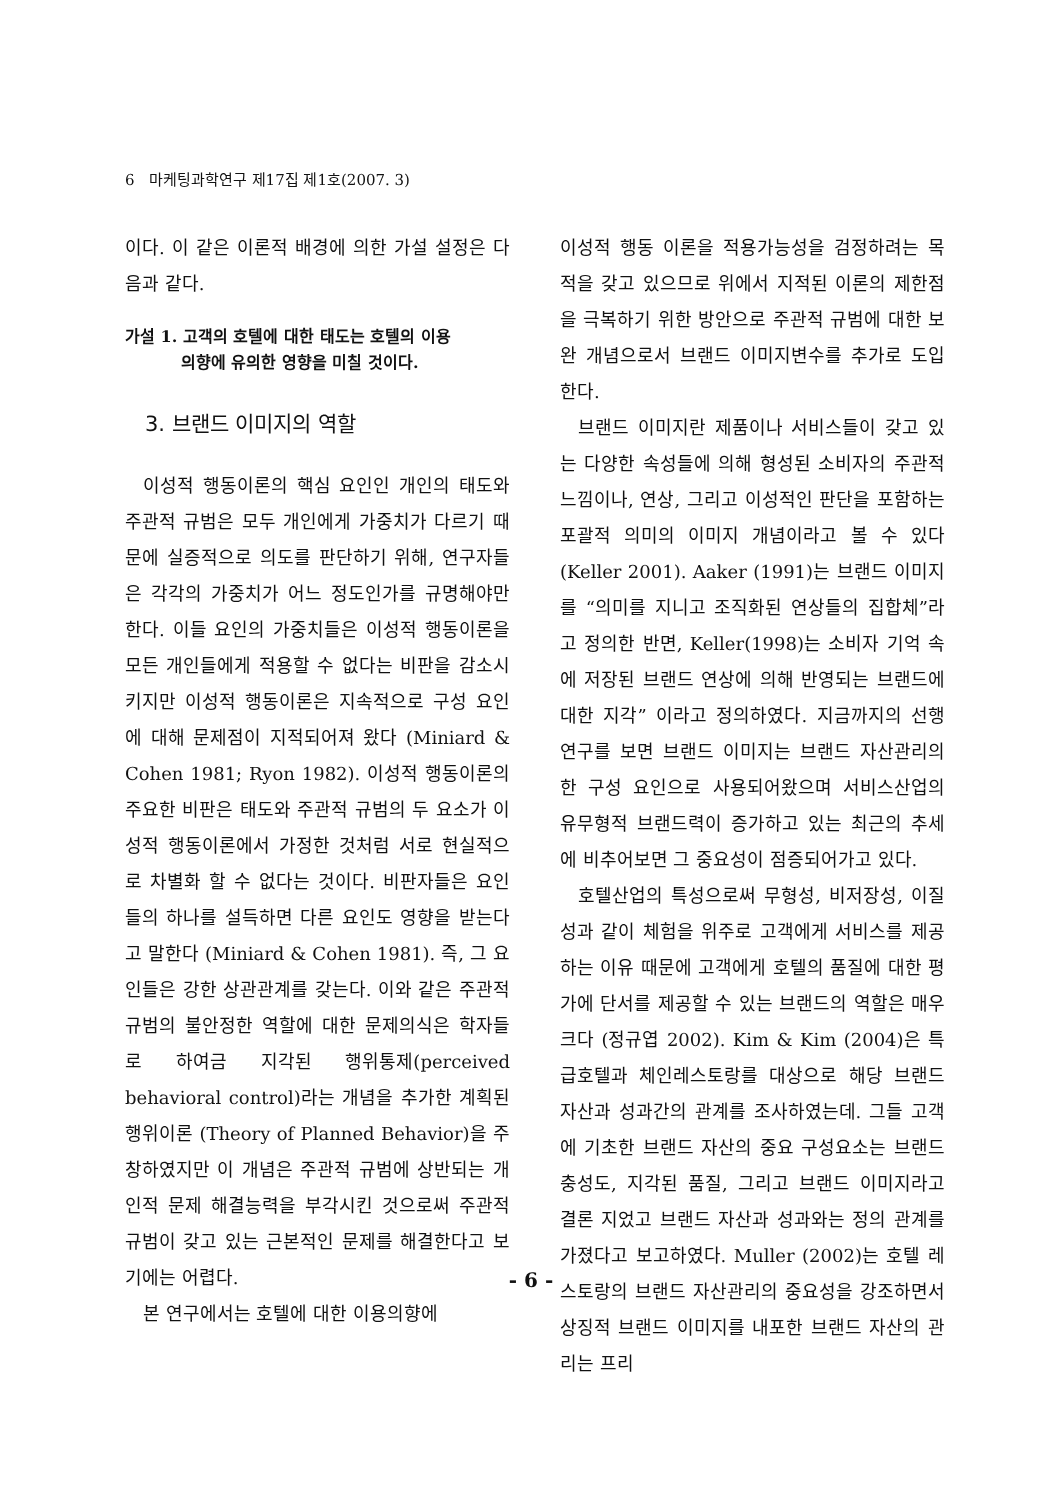6 마케팅과학연구 제17집 제1호(2007. 3)
이다. 이 같은 이론적 배경에 의한 가설 설정은 다음과 같다.
가설 1. 고객의 호텔에 대한 태도는 호텔의 이용
의향에 유의한 영향을 미칠 것이다.
3. 브랜드 이미지의 역할
이성적 행동이론의 핵심 요인인 개인의 태도와 주관적 규범은 모두 개인에게 가중치가 다르기 때문에 실증적으로 의도를 판단하기 위해, 연구자들은 각각의 가중치가 어느 정도인가를 규명해야만 한다. 이들 요인의 가중치들은 이성적 행동이론을 모든 개인들에게 적용할 수 없다는 비판을 감소시키지만 이성적 행동이론은 지속적으로 구성 요인에 대해 문제점이 지적되어져 왔다 (Miniard & Cohen 1981; Ryon 1982). 이성적 행동이론의 주요한 비판은 태도와 주관적 규범의 두 요소가 이성적 행동이론에서 가정한 것처럼 서로 현실적으로 차별화 할 수 없다는 것이다. 비판자들은 요인들의 하나를 설득하면 다른 요인도 영향을 받는다고 말한다 (Miniard & Cohen 1981). 즉, 그 요인들은 강한 상관관계를 갖는다. 이와 같은 주관적 규범의 불안정한 역할에 대한 문제의식은 학자들로 하여금 지각된 행위통제(perceived behavioral control)라는 개념을 추가한 계획된 행위이론 (Theory of Planned Behavior)을 주창하였지만 이 개념은 주관적 규범에 상반되는 개인적 문제 해결능력을 부각시킨 것으로써 주관적 규범이 갖고 있는 근본적인 문제를 해결한다고 보기에는 어렵다.
본 연구에서는 호텔에 대한 이용의향에
이성적 행동 이론을 적용가능성을 검정하려는 목적을 갖고 있으므로 위에서 지적된 이론의 제한점을 극복하기 위한 방안으로 주관적 규범에 대한 보완 개념으로서 브랜드 이미지변수를 추가로 도입한다.
브랜드 이미지란 제품이나 서비스들이 갖고 있는 다양한 속성들에 의해 형성된 소비자의 주관적 느낌이나, 연상, 그리고 이성적인 판단을 포함하는 포괄적 의미의 이미지 개념이라고 볼 수 있다 (Keller 2001). Aaker (1991)는 브랜드 이미지를 “의미를 지니고 조직화된 연상들의 집합체”라고 정의한 반면, Keller(1998)는 소비자 기억 속에 저장된 브랜드 연상에 의해 반영되는 브랜드에 대한 지각” 이라고 정의하였다. 지금까지의 선행 연구를 보면 브랜드 이미지는 브랜드 자산관리의 한 구성 요인으로 사용되어왔으며 서비스산업의 유무형적 브랜드력이 증가하고 있는 최근의 추세에 비추어보면 그 중요성이 점증되어가고 있다.
호텔산업의 특성으로써 무형성, 비저장성, 이질성과 같이 체험을 위주로 고객에게 서비스를 제공하는 이유 때문에 고객에게 호텔의 품질에 대한 평가에 단서를 제공할 수 있는 브랜드의 역할은 매우 크다 (정규엽 2002). Kim & Kim (2004)은 특급호텔과 체인레스토랑를 대상으로 해당 브랜드 자산과 성과간의 관계를 조사하였는데. 그들 고객에 기초한 브랜드 자산의 중요 구성요소는 브랜드 충성도, 지각된 품질, 그리고 브랜드 이미지라고 결론 지었고 브랜드 자산과 성과와는 정의 관계를 가졌다고 보고하였다. Muller (2002)는 호텔 레스토랑의 브랜드 자산관리의 중요성을 강조하면서 상징적 브랜드 이미지를 내포한 브랜드 자산의 관리는 프리
- 6 -